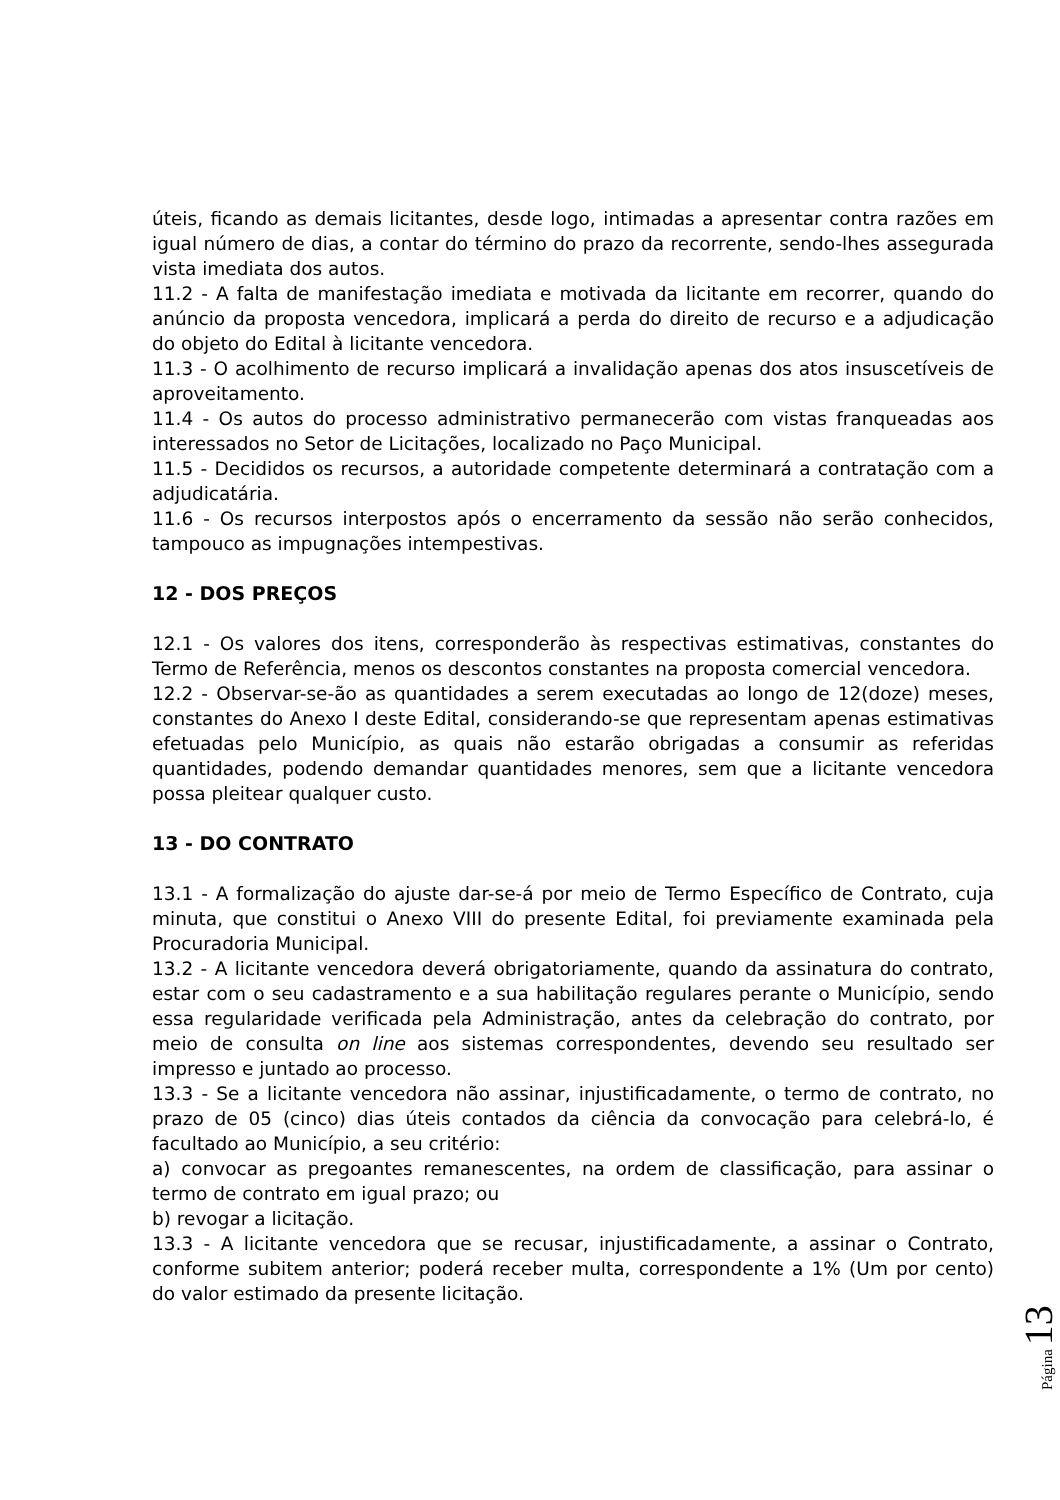úteis, ficando as demais licitantes, desde logo, intimadas a apresentar contra razões em igual número de dias, a contar do término do prazo da recorrente, sendo-lhes assegurada vista imediata dos autos.
11.2 - A falta de manifestação imediata e motivada da licitante em recorrer, quando do anúncio da proposta vencedora, implicará a perda do direito de recurso e a adjudicação do objeto do Edital à licitante vencedora.
11.3 - O acolhimento de recurso implicará a invalidação apenas dos atos insuscetíveis de aproveitamento.
11.4 - Os autos do processo administrativo permanecerão com vistas franqueadas aos interessados no Setor de Licitações, localizado no Paço Municipal.
11.5 - Decididos os recursos, a autoridade competente determinará a contratação com a adjudicatária.
11.6 - Os recursos interpostos após o encerramento da sessão não serão conhecidos, tampouco as impugnações intempestivas.
12 - DOS PREÇOS
12.1 - Os valores dos itens, corresponderão às respectivas estimativas, constantes do Termo de Referência, menos os descontos constantes na proposta comercial vencedora.
12.2 - Observar-se-ão as quantidades a serem executadas ao longo de 12(doze) meses, constantes do Anexo I deste Edital, considerando-se que representam apenas estimativas efetuadas pelo Município, as quais não estarão obrigadas a consumir as referidas quantidades, podendo demandar quantidades menores, sem que a licitante vencedora possa pleitear qualquer custo.
13 - DO CONTRATO
13.1 - A formalização do ajuste dar-se-á por meio de Termo Específico de Contrato, cuja minuta, que constitui o Anexo VIII do presente Edital, foi previamente examinada pela Procuradoria Municipal.
13.2 - A licitante vencedora deverá obrigatoriamente, quando da assinatura do contrato, estar com o seu cadastramento e a sua habilitação regulares perante o Município, sendo essa regularidade verificada pela Administração, antes da celebração do contrato, por meio de consulta on line aos sistemas correspondentes, devendo seu resultado ser impresso e juntado ao processo.
13.3 - Se a licitante vencedora não assinar, injustificadamente, o termo de contrato, no prazo de 05 (cinco) dias úteis contados da ciência da convocação para celebrá-lo, é facultado ao Município, a seu critério:
a) convocar as pregoantes remanescentes, na ordem de classificação, para assinar o termo de contrato em igual prazo; ou
b) revogar a licitação.
13.3 - A licitante vencedora que se recusar, injustificadamente, a assinar o Contrato, conforme subitem anterior; poderá receber multa, correspondente a 1% (Um por cento) do valor estimado da presente licitação.
Página 13